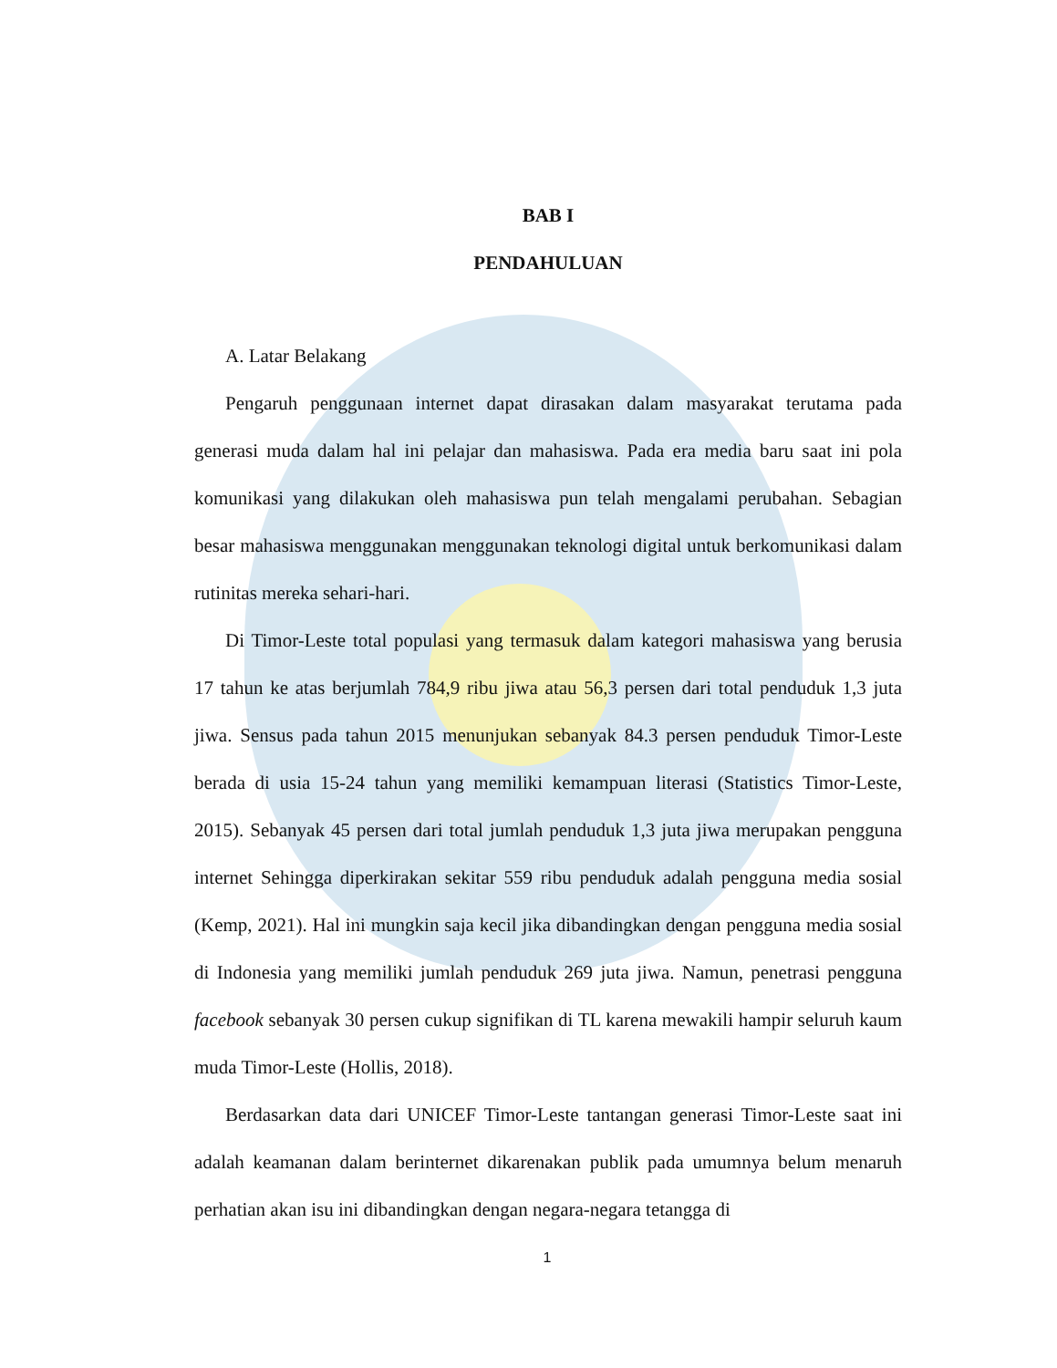BAB I
PENDAHULUAN
A. Latar Belakang
Pengaruh penggunaan internet dapat dirasakan dalam masyarakat terutama pada generasi muda dalam hal ini pelajar dan mahasiswa. Pada era media baru saat ini pola komunikasi yang dilakukan oleh mahasiswa pun telah mengalami perubahan. Sebagian besar mahasiswa menggunakan menggunakan teknologi digital untuk berkomunikasi dalam rutinitas mereka sehari-hari.
Di Timor-Leste total populasi yang termasuk dalam kategori mahasiswa yang berusia 17 tahun ke atas berjumlah 784,9 ribu jiwa atau 56,3 persen dari total penduduk 1,3 juta jiwa. Sensus pada tahun 2015 menunjukan sebanyak 84.3 persen penduduk Timor-Leste berada di usia 15-24 tahun yang memiliki kemampuan literasi (Statistics Timor-Leste, 2015). Sebanyak 45 persen dari total jumlah penduduk 1,3 juta jiwa merupakan pengguna internet Sehingga diperkirakan sekitar 559 ribu penduduk adalah pengguna media sosial (Kemp, 2021). Hal ini mungkin saja kecil jika dibandingkan dengan pengguna media sosial di Indonesia yang memiliki jumlah penduduk 269 juta jiwa. Namun, penetrasi pengguna facebook sebanyak 30 persen cukup signifikan di TL karena mewakili hampir seluruh kaum muda Timor-Leste (Hollis, 2018).
Berdasarkan data dari UNICEF Timor-Leste tantangan generasi Timor-Leste saat ini adalah keamanan dalam berinternet dikarenakan publik pada umumnya belum menaruh perhatian akan isu ini dibandingkan dengan negara-negara tetangga di
1